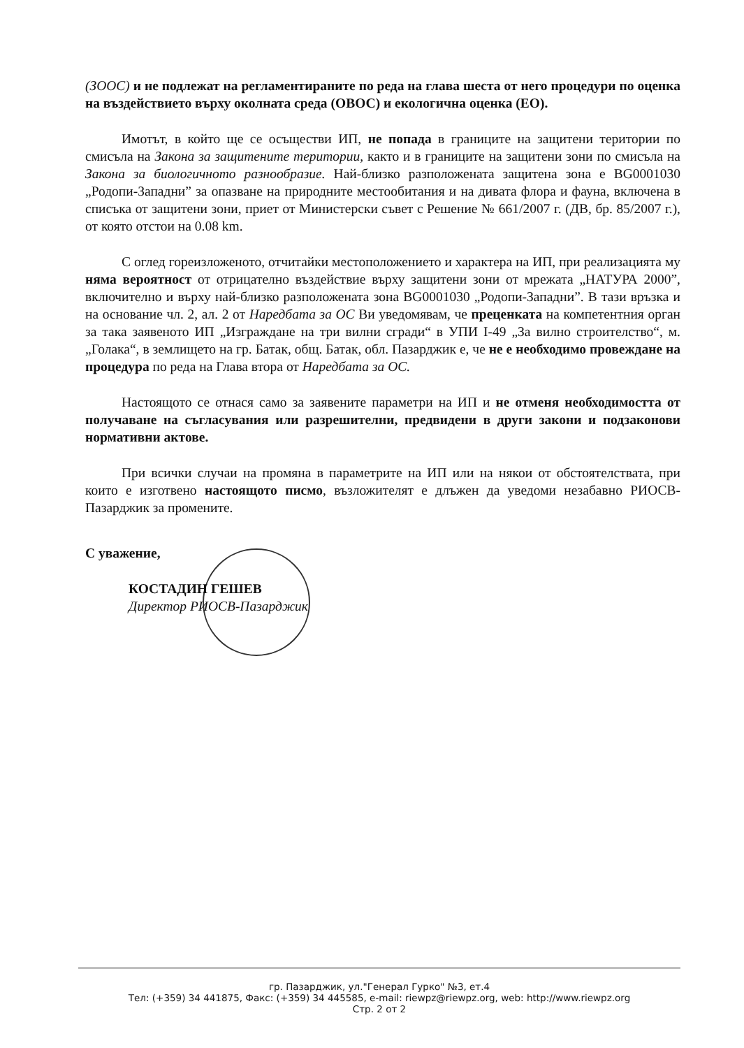(ЗООС) и не подлежат на регламентираните по реда на глава шеста от него процедури по оценка на въздействието върху околната среда (ОВОС) и екологична оценка (ЕО).
Имотът, в който ще се осъществи ИП, не попада в границите на защитени територии по смисъла на Закона за защитените територии, както и в границите на защитени зони по смисъла на Закона за биологичното разнообразие. Най-близко разположената защитена зона е BG0001030 „Родопи-Западни” за опазване на природните местообитания и на дивата флора и фауна, включена в списъка от защитени зони, приет от Министерски съвет с Решение № 661/2007 г. (ДВ, бр. 85/2007 г.), от която отстои на 0.08 km.
С оглед гореизложеното, отчитайки местоположението и характера на ИП, при реализацията му няма вероятност от отрицателно въздействие върху защитени зони от мрежата „НАТУРА 2000”, включително и върху най-близко разположената зона BG0001030 „Родопи-Западни”. В тази връзка и на основание чл. 2, ал. 2 от Наредбата за ОС Ви уведомявам, че преценката на компетентния орган за така заявеното ИП „Изграждане на три вилни сгради“ в УПИ I-49 „За вилно строителство“, м. „Голака“, в землището на гр. Батак, общ. Батак, обл. Пазарджик е, че не е необходимо провеждане на процедура по реда на Глава втора от Наредбата за ОС.
Настоящото се отнася само за заявените параметри на ИП и не отменя необходимостта от получаване на съгласувания или разрешителни, предвидени в други закони и подзаконови нормативни актове.
При всички случаи на промяна в параметрите на ИП или на някои от обстоятелствата, при които е изготвено настоящото писмо, възложителят е длъжен да уведоми незабавно РИОСВ-Пазарджик за промените.
С уважение,
КОСТАДИН ГЕШЕВ
Директор РИОСВ-Пазарджик
гр. Пазарджик, ул."Генерал Гурко" №3, ет.4
Тел: (+359) 34 441875, Факс: (+359) 34 445585, e-mail: riewpz@riewpz.org, web: http://www.riewpz.org
Стр. 2 от 2